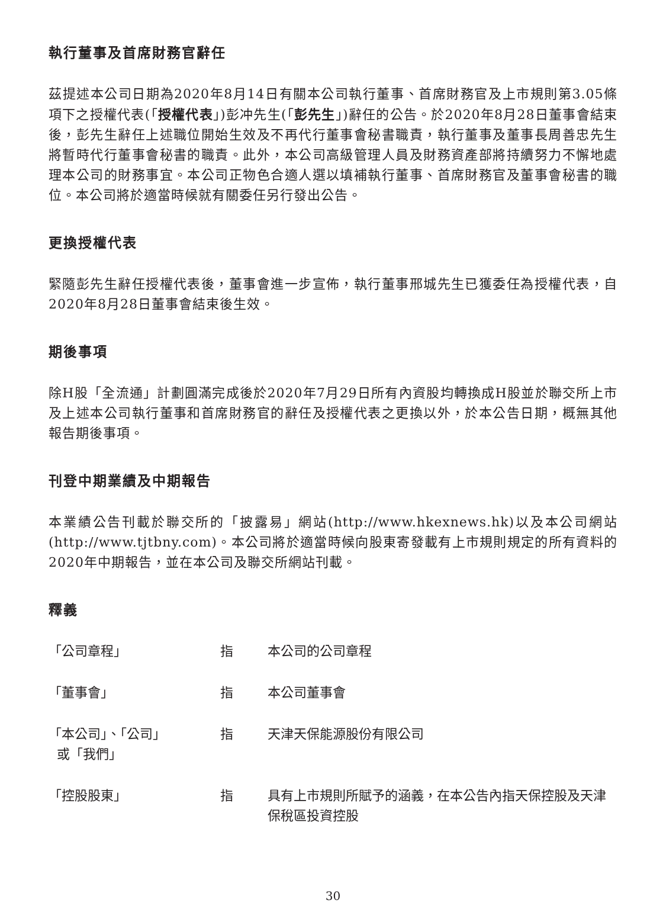執行董事及首席財務官辭任
茲提述本公司日期為2020年8月14日有關本公司執行董事、首席財務官及上市規則第3.05條項下之授權代表(「授權代表」)彭冲先生(「彭先生」)辭任的公告。於2020年8月28日董事會結束後，彭先生辭任上述職位開始生效及不再代行董事會秘書職責，執行董事及董事長周善忠先生將暫時代行董事會秘書的職責。此外，本公司高級管理人員及財務資產部將持續努力不懈地處理本公司的財務事宜。本公司正物色合適人選以填補執行董事、首席財務官及董事會秘書的職位。本公司將於適當時候就有關委任另行發出公告。
更換授權代表
緊隨彭先生辭任授權代表後，董事會進一步宣佈，執行董事邢城先生已獲委任為授權代表，自2020年8月28日董事會結束後生效。
期後事項
除H股「全流通」計劃圓滿完成後於2020年7月29日所有內資股均轉換成H股並於聯交所上市及上述本公司執行董事和首席財務官的辭任及授權代表之更換以外，於本公告日期，概無其他報告期後事項。
刊登中期業績及中期報告
本業績公告刊載於聯交所的「披露易」網站(http://www.hkexnews.hk)以及本公司網站(http://www.tjtbny.com)。本公司將於適當時候向股東寄發載有上市規則規定的所有資料的2020年中期報告，並在本公司及聯交所網站刊載。
釋義
| 「公司章程」 | 指 | 本公司的公司章程 |
| 「董事會」 | 指 | 本公司董事會 |
| 「本公司」、「公司」 或「我們」 | 指 | 天津天保能源股份有限公司 |
| 「控股股東」 | 指 | 具有上市規則所賦予的涵義，在本公告內指天保控股及天津保稅區投資控股 |
30